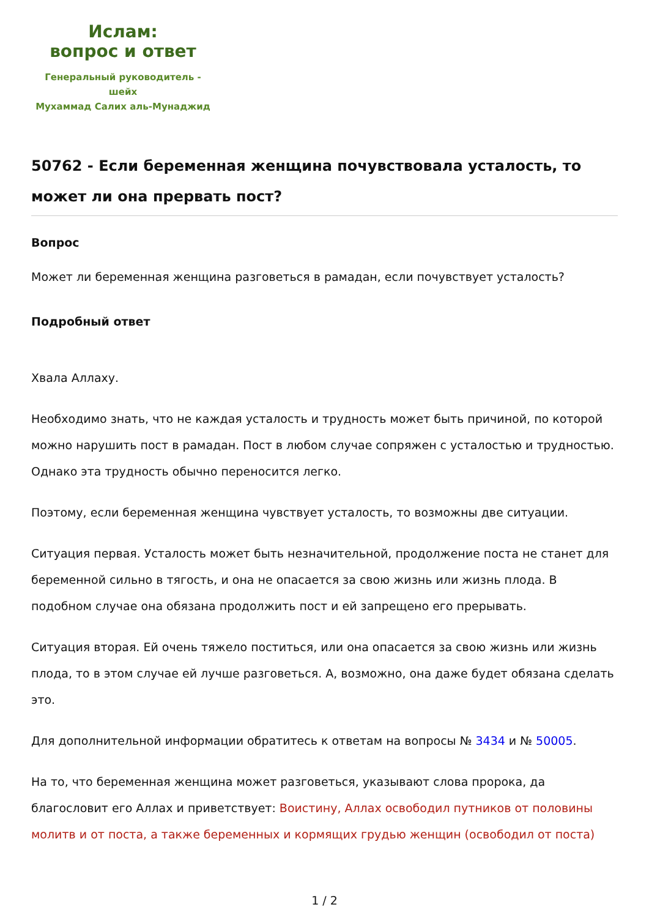Ислам:
вопрос и ответ
Генеральный руководитель - шейх
Мухаммад Салих аль-Мунаджид
50762 - Если беременная женщина почувствовала усталость, то может ли она прервать пост?
Вопрос
Может ли беременная женщина разговеться в рамадан, если почувствует усталость?
Подробный ответ
Хвала Аллаху.
Необходимо знать, что не каждая усталость и трудность может быть причиной, по которой можно нарушить пост в рамадан. Пост в любом случае сопряжен с усталостью и трудностью. Однако эта трудность обычно переносится легко.
Поэтому, если беременная женщина чувствует усталость, то возможны две ситуации.
Ситуация первая. Усталость может быть незначительной, продолжение поста не станет для беременной сильно в тягость, и она не опасается за свою жизнь или жизнь плода. В подобном случае она обязана продолжить пост и ей запрещено его прерывать.
Ситуация вторая. Ей очень тяжело поститься, или она опасается за свою жизнь или жизнь плода, то в этом случае ей лучше разговеться. А, возможно, она даже будет обязана сделать это.
Для дополнительной информации обратитесь к ответам на вопросы № 3434 и № 50005.
На то, что беременная женщина может разговеться, указывают слова пророка, да благословит его Аллах и приветствует: Воистину, Аллах освободил путников от половины молитв и от поста, а также беременных и кормящих грудью женщин (освободил от поста)
1 / 2